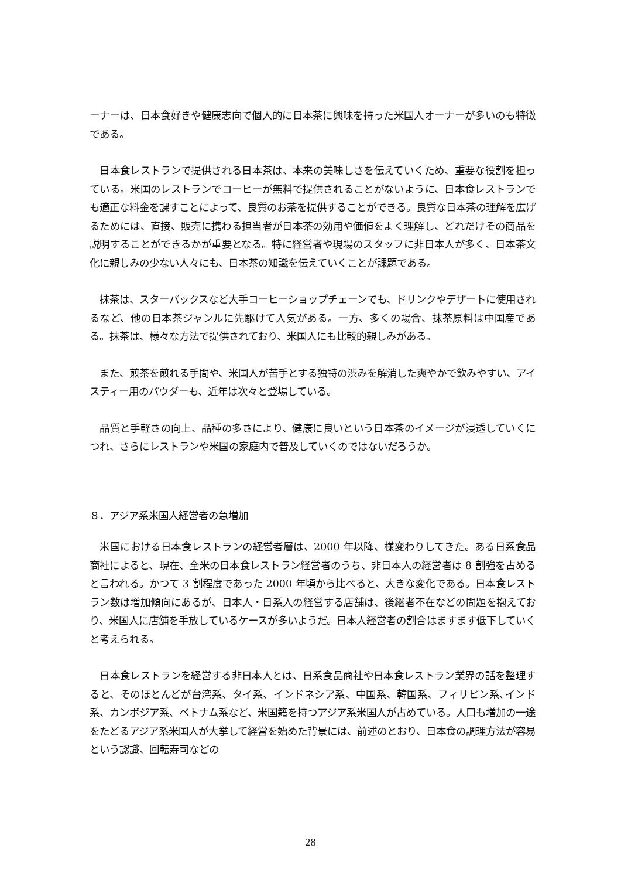ーナーは、日本食好きや健康志向で個人的に日本茶に興味を持った米国人オーナーが多いのも特徴である。
　日本食レストランで提供される日本茶は、本来の美味しさを伝えていくため、重要な役割を担っている。米国のレストランでコーヒーが無料で提供されることがないように、日本食レストランでも適正な料金を課すことによって、良質のお茶を提供することができる。良質な日本茶の理解を広げるためには、直接、販売に携わる担当者が日本茶の効用や価値をよく理解し、どれだけその商品を説明することができるかが重要となる。特に経営者や現場のスタッフに非日本人が多く、日本茶文化に親しみの少ない人々にも、日本茶の知識を伝えていくことが課題である。
　抹茶は、スターバックスなど大手コーヒーショップチェーンでも、ドリンクやデザートに使用されるなど、他の日本茶ジャンルに先駆けて人気がある。一方、多くの場合、抹茶原料は中国産である。抹茶は、様々な方法で提供されており、米国人にも比較的親しみがある。
　また、煎茶を煎れる手間や、米国人が苦手とする独特の渋みを解消した爽やかで飲みやすい、アイスティー用のパウダーも、近年は次々と登場している。
　品質と手軽さの向上、品種の多さにより、健康に良いという日本茶のイメージが浸透していくにつれ、さらにレストランや米国の家庭内で普及していくのではないだろうか。
８．アジア系米国人経営者の急増加
　米国における日本食レストランの経営者層は、2000 年以降、様変わりしてきた。ある日系食品商社によると、現在、全米の日本食レストラン経営者のうち、非日本人の経営者は 8 割強を占めると言われる。かつて 3 割程度であった 2000 年頃から比べると、大きな変化である。日本食レストラン数は増加傾向にあるが、日本人・日系人の経営する店舗は、後継者不在などの問題を抱えており、米国人に店舗を手放しているケースが多いようだ。日本人経営者の割合はますます低下していくと考えられる。
　日本食レストランを経営する非日本人とは、日系食品商社や日本食レストラン業界の話を整理すると、そのほとんどが台湾系、タイ系、インドネシア系、中国系、韓国系、フィリピン系､インド系、カンボジア系、ベトナム系など、米国籍を持つアジア系米国人が占めている。人口も増加の一途をたどるアジア系米国人が大挙して経営を始めた背景には、前述のとおり、日本食の調理方法が容易という認識、回転寿司などの
28